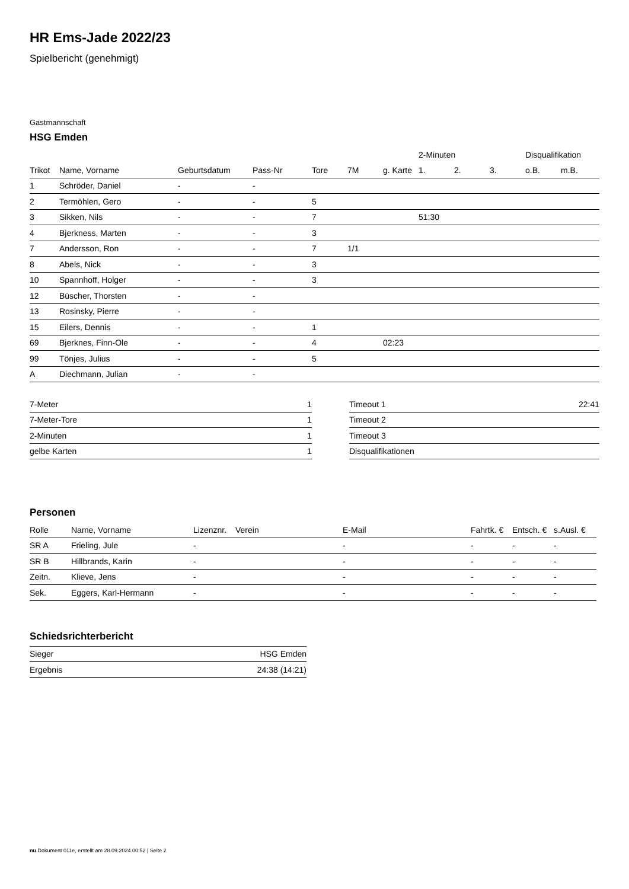HR Ems-Jade 2022/23
Spielbericht (genehmigt)
Gastmannschaft
HSG Emden
| | | | | | | | 2-Minuten | | | Disqualifikation | |
| --- | --- | --- | --- | --- | --- | --- | --- | --- | --- | --- | --- |
| Trikot | Name, Vorname | Geburtsdatum | Pass-Nr | Tore | 7M | g. Karte | 1. | 2. | 3. | o.B. | m.B. |
| 1 | Schröder, Daniel | - | - | | | | | | | | |
| 2 | Termöhlen, Gero | - | - | 5 | | | | | | | |
| 3 | Sikken, Nils | - | - | 7 | | | 51:30 | | | | |
| 4 | Bjerkness, Marten | - | - | 3 | | | | | | | |
| 7 | Andersson, Ron | - | - | 7 | 1/1 | | | | | | |
| 8 | Abels, Nick | - | - | 3 | | | | | | | |
| 10 | Spannhoff, Holger | - | - | 3 | | | | | | | |
| 12 | Büscher, Thorsten | - | - | | | | | | | | |
| 13 | Rosinsky, Pierre | - | - | | | | | | | | |
| 15 | Eilers, Dennis | - | - | 1 | | | | | | | |
| 69 | Bjerknes, Finn-Ole | - | - | 4 | | 02:23 | | | | | |
| 99 | Tönjes, Julius | - | - | 5 | | | | | | | |
| A | Diechmann, Julian | - | - | | | | | | | | |
| 7-Meter | 1 |
| 7-Meter-Tore | 1 |
| 2-Minuten | 1 |
| gelbe Karten | 1 |
| Timeout 1 | 22:41 |
| Timeout 2 | |
| Timeout 3 | |
| Disqualifikationen | |
Personen
| Rolle | Name, Vorname | Lizenznr. | Verein | E-Mail | Fahrtk. € | Entsch. € | s.Ausl. € |
| --- | --- | --- | --- | --- | --- | --- | --- |
| SR A | Frieling, Jule | - | | - | - | - | - |
| SR B | Hillbrands, Karin | - | | - | - | - | - |
| Zeitn. | Klieve, Jens | - | | - | - | - | - |
| Sek. | Eggers, Karl-Hermann | - | | - | - | - | - |
Schiedsrichterbericht
| Sieger | HSG Emden |
| Ergebnis | 24:38 (14:21) |
nu.Dokument 011e, erstellt am 28.09.2024 00:52 | Seite 2